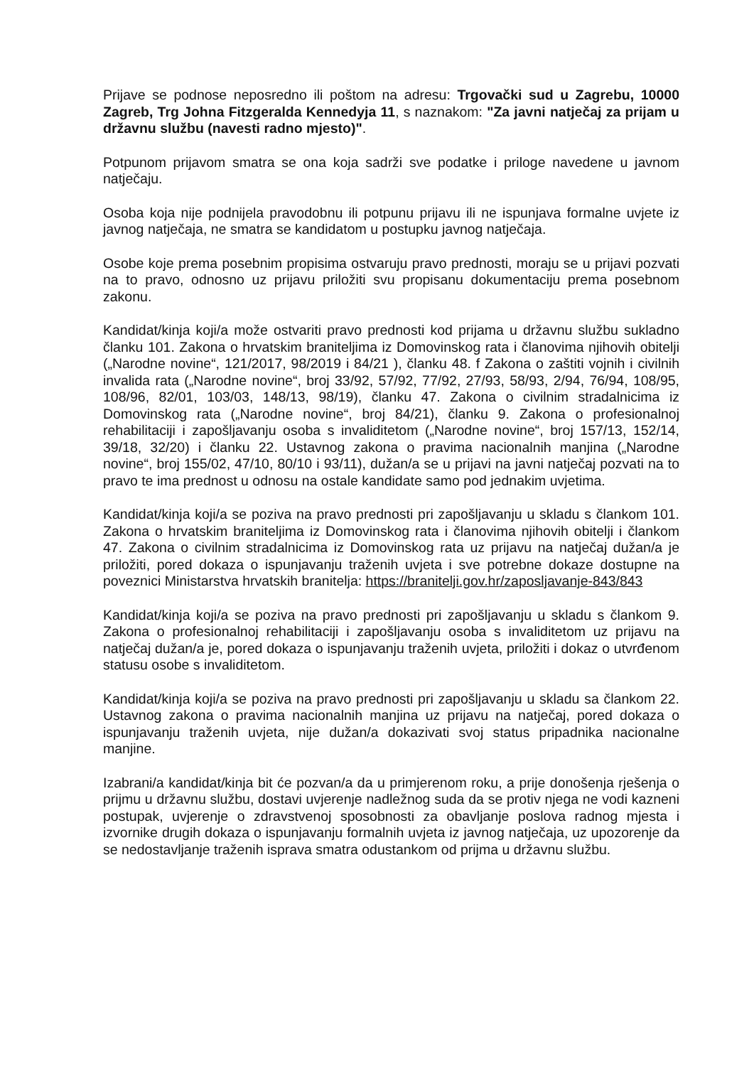Prijave se podnose neposredno ili poštom na adresu: Trgovački sud u Zagrebu, 10000 Zagreb, Trg Johna Fitzgeralda Kennedyja 11, s naznakom: "Za javni natječaj za prijam u državnu službu (navesti radno mjesto)".
Potpunom prijavom smatra se ona koja sadrži sve podatke i priloge navedene u javnom natječaju.
Osoba koja nije podnijela pravodobnu ili potpunu prijavu ili ne ispunjava formalne uvjete iz javnog natječaja, ne smatra se kandidatom u postupku javnog natječaja.
Osobe koje prema posebnim propisima ostvaruju pravo prednosti, moraju se u prijavi pozvati na to pravo, odnosno uz prijavu priložiti svu propisanu dokumentaciju prema posebnom zakonu.
Kandidat/kinja koji/a može ostvariti pravo prednosti kod prijama u državnu službu sukladno članku 101. Zakona o hrvatskim braniteljima iz Domovinskog rata i članovima njihovih obitelji („Narodne novine“, 121/2017, 98/2019 i 84/21 ), članku 48. f Zakona o zaštiti vojnih i civilnih invalida rata („Narodne novine“, broj 33/92, 57/92, 77/92, 27/93, 58/93, 2/94, 76/94, 108/95, 108/96, 82/01, 103/03, 148/13, 98/19), članku 47. Zakona o civilnim stradalnicima iz Domovinskog rata („Narodne novine“, broj 84/21), članku 9. Zakona o profesionalnoj rehabilitaciji i zapošljavanju osoba s invaliditetom („Narodne novine“, broj 157/13, 152/14, 39/18, 32/20) i članku 22. Ustavnog zakona o pravima nacionalnih manjina („Narodne novine“, broj 155/02, 47/10, 80/10 i 93/11), dužan/a se u prijavi na javni natječaj pozvati na to pravo te ima prednost u odnosu na ostale kandidate samo pod jednakim uvjetima.
Kandidat/kinja koji/a se poziva na pravo prednosti pri zapošljavanju u skladu s člankom 101. Zakona o hrvatskim braniteljima iz Domovinskog rata i članovima njihovih obitelji i člankom 47. Zakona o civilnim stradalnicima iz Domovinskog rata uz prijavu na natječaj dužan/a je priložiti, pored dokaza o ispunjavanju traženih uvjeta i sve potrebne dokaze dostupne na poveznici Ministarstva hrvatskih branitelja: https://branitelji.gov.hr/zaposljavanje-843/843
Kandidat/kinja koji/a se poziva na pravo prednosti pri zapošljavanju u skladu s člankom 9. Zakona o profesionalnoj rehabilitaciji i zapošljavanju osoba s invaliditetom uz prijavu na natječaj dužan/a je, pored dokaza o ispunjavanju traženih uvjeta, priložiti i dokaz o utvrđenom statusu osobe s invaliditetom.
Kandidat/kinja koji/a se poziva na pravo prednosti pri zapošljavanju u skladu sa člankom 22. Ustavnog zakona o pravima nacionalnih manjina uz prijavu na natječaj, pored dokaza o ispunjavanju traženih uvjeta, nije dužan/a dokazivati svoj status pripadnika nacionalne manjine.
Izabrani/a kandidat/kinja bit će pozvan/a da u primjerenom roku, a prije donošenja rješenja o prijmu u državnu službu, dostavi uvjerenje nadležnog suda da se protiv njega ne vodi kazneni postupak, uvjerenje o zdravstvenoj sposobnosti za obavljanje poslova radnog mjesta i izvornike drugih dokaza o ispunjavanju formalnih uvjeta iz javnog natječaja, uz upozorenje da se nedostavljanje traženih isprava smatra odustankom od prijma u državnu službu.